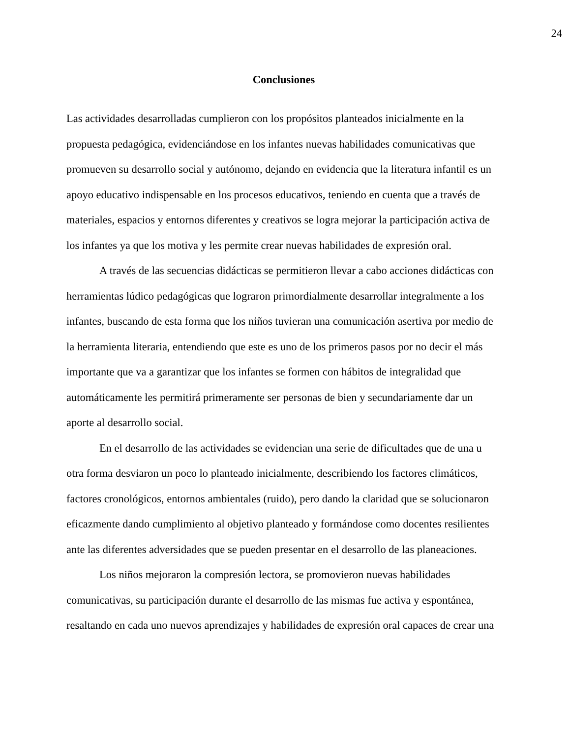24
Conclusiones
Las actividades desarrolladas cumplieron con los propósitos planteados inicialmente en la propuesta pedagógica, evidenciándose en los infantes nuevas habilidades comunicativas que promueven su desarrollo social y autónomo, dejando en evidencia que la literatura infantil es un apoyo educativo indispensable en los procesos educativos, teniendo en cuenta que a través de materiales, espacios y entornos diferentes y creativos se logra mejorar la participación activa de los infantes ya que los motiva y les permite crear nuevas habilidades de expresión oral.
A través de las secuencias didácticas se permitieron llevar a cabo acciones didácticas con herramientas lúdico pedagógicas que lograron primordialmente desarrollar integralmente a los infantes, buscando de esta forma que los niños tuvieran una comunicación asertiva por medio de la herramienta literaria, entendiendo que este es uno de los primeros pasos por no decir el más importante que va a garantizar que los infantes se formen con hábitos de integralidad que automáticamente les permitirá primeramente ser personas de bien y secundariamente dar un aporte al desarrollo social.
En el desarrollo de las actividades se evidencian una serie de dificultades que de una u otra forma desviaron un poco lo planteado inicialmente, describiendo los factores climáticos, factores cronológicos, entornos ambientales (ruido), pero dando la claridad que se solucionaron eficazmente dando cumplimiento al objetivo planteado y formándose como docentes resilientes ante las diferentes adversidades que se pueden presentar en el desarrollo de las planeaciones.
Los niños mejoraron la compresión lectora, se promovieron nuevas habilidades comunicativas, su participación durante el desarrollo de las mismas fue activa y espontánea, resaltando en cada uno nuevos aprendizajes y habilidades de expresión oral capaces de crear una